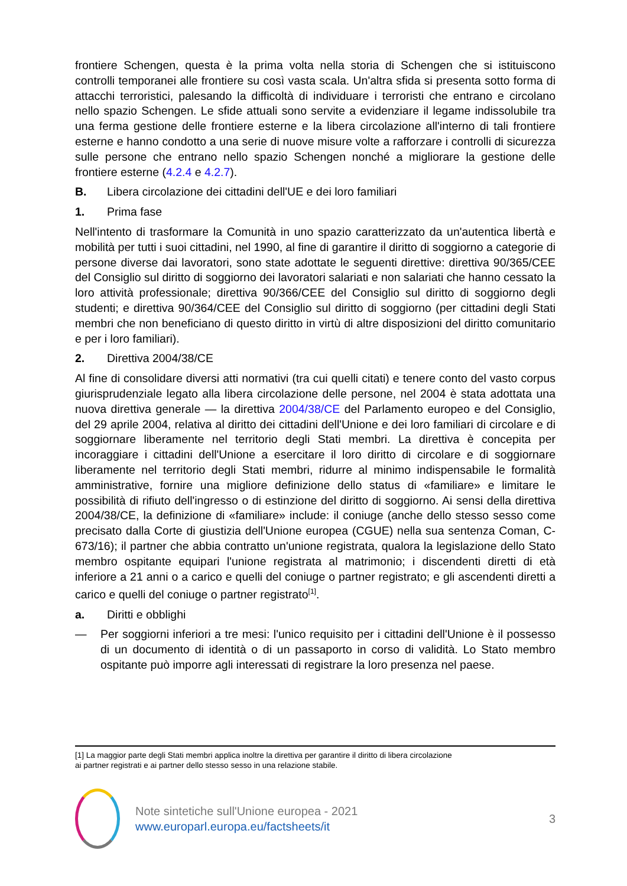frontiere Schengen, questa è la prima volta nella storia di Schengen che si istituiscono controlli temporanei alle frontiere su così vasta scala. Un'altra sfida si presenta sotto forma di attacchi terroristici, palesando la difficoltà di individuare i terroristi che entrano e circolano nello spazio Schengen. Le sfide attuali sono servite a evidenziare il legame indissolubile tra una ferma gestione delle frontiere esterne e la libera circolazione all'interno di tali frontiere esterne e hanno condotto a una serie di nuove misure volte a rafforzare i controlli di sicurezza sulle persone che entrano nello spazio Schengen nonché a migliorare la gestione delle frontiere esterne (4.2.4 e 4.2.7).
B. Libera circolazione dei cittadini dell'UE e dei loro familiari
1. Prima fase
Nell'intento di trasformare la Comunità in uno spazio caratterizzato da un'autentica libertà e mobilità per tutti i suoi cittadini, nel 1990, al fine di garantire il diritto di soggiorno a categorie di persone diverse dai lavoratori, sono state adottate le seguenti direttive: direttiva 90/365/CEE del Consiglio sul diritto di soggiorno dei lavoratori salariati e non salariati che hanno cessato la loro attività professionale; direttiva 90/366/CEE del Consiglio sul diritto di soggiorno degli studenti; e direttiva 90/364/CEE del Consiglio sul diritto di soggiorno (per cittadini degli Stati membri che non beneficiano di questo diritto in virtù di altre disposizioni del diritto comunitario e per i loro familiari).
2. Direttiva 2004/38/CE
Al fine di consolidare diversi atti normativi (tra cui quelli citati) e tenere conto del vasto corpus giurisprudenziale legato alla libera circolazione delle persone, nel 2004 è stata adottata una nuova direttiva generale — la direttiva 2004/38/CE del Parlamento europeo e del Consiglio, del 29 aprile 2004, relativa al diritto dei cittadini dell'Unione e dei loro familiari di circolare e di soggiornare liberamente nel territorio degli Stati membri. La direttiva è concepita per incoraggiare i cittadini dell'Unione a esercitare il loro diritto di circolare e di soggiornare liberamente nel territorio degli Stati membri, ridurre al minimo indispensabile le formalità amministrative, fornire una migliore definizione dello status di «familiare» e limitare le possibilità di rifiuto dell'ingresso o di estinzione del diritto di soggiorno. Ai sensi della direttiva 2004/38/CE, la definizione di «familiare» include: il coniuge (anche dello stesso sesso come precisato dalla Corte di giustizia dell'Unione europea (CGUE) nella sua sentenza Coman, C-673/16); il partner che abbia contratto un'unione registrata, qualora la legislazione dello Stato membro ospitante equipari l'unione registrata al matrimonio; i discendenti diretti di età inferiore a 21 anni o a carico e quelli del coniuge o partner registrato; e gli ascendenti diretti a carico e quelli del coniuge o partner registrato<sup>[1]</sup>.
a. Diritti e obblighi
— Per soggiorni inferiori a tre mesi: l'unico requisito per i cittadini dell'Unione è il possesso di un documento di identità o di un passaporto in corso di validità. Lo Stato membro ospitante può imporre agli interessati di registrare la loro presenza nel paese.
[1] La maggior parte degli Stati membri applica inoltre la direttiva per garantire il diritto di libera circolazione
ai partner registrati e ai partner dello stesso sesso in una relazione stabile.
Note sintetiche sull'Unione europea - 2021
www.europarl.europa.eu/factsheets/it
3